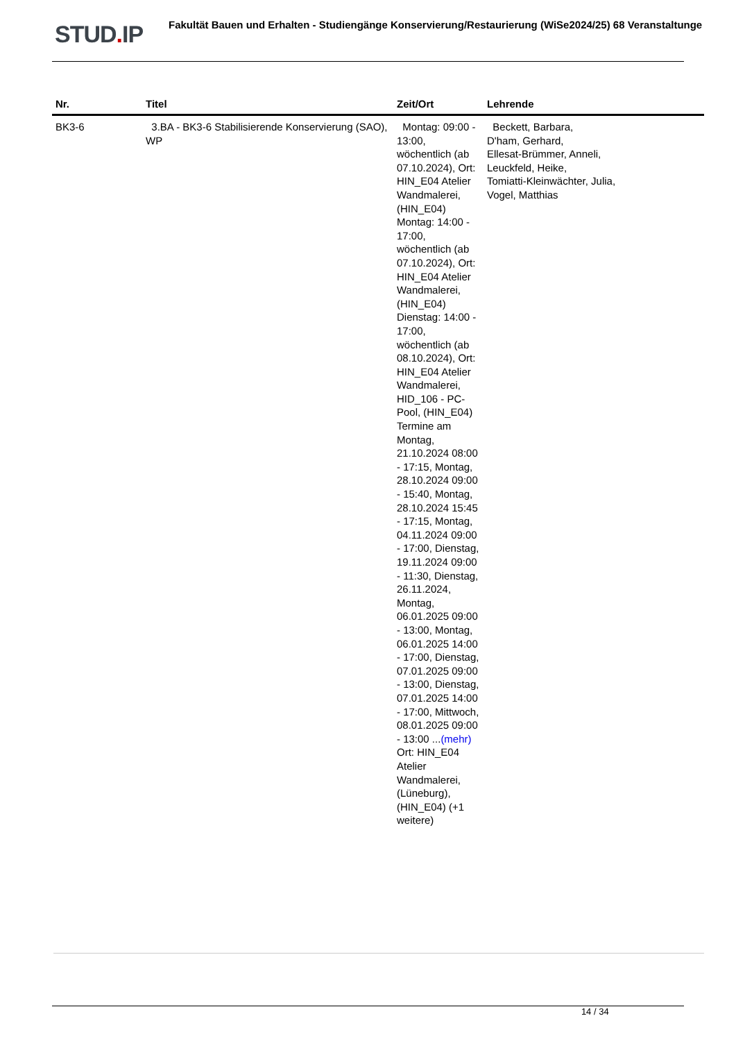STUD. IP Fakultät Bauen und Erhalten - Studiengänge Konservierung/Restaurierung (WiSe2024/25) 68 Veranstaltunge
| Nr. | Titel | Zeit/Ort | Lehrende |
| --- | --- | --- | --- |
| BK3-6 | 3.BA - BK3-6 Stabilisierende Konservierung (SAO), WP | Montag: 09:00 - 13:00, wöchentlich (ab 07.10.2024), Ort: HIN_E04 Atelier Wandmalerei, (HIN_E04) Montag: 14:00 - 17:00, wöchentlich (ab 07.10.2024), Ort: HIN_E04 Atelier Wandmalerei, (HIN_E04) Dienstag: 14:00 - 17:00, wöchentlich (ab 08.10.2024), Ort: HIN_E04 Atelier Wandmalerei, HID_106 - PC-Pool, (HIN_E04) Termine am Montag, 21.10.2024 08:00 - 17:15, Montag, 28.10.2024 09:00 - 15:40, Montag, 28.10.2024 15:45 - 17:15, Montag, 04.11.2024 09:00 - 17:00, Dienstag, 19.11.2024 09:00 - 11:30, Dienstag, 26.11.2024, Montag, 06.01.2025 09:00 - 13:00, Montag, 06.01.2025 14:00 - 17:00, Dienstag, 07.01.2025 09:00 - 13:00, Dienstag, 07.01.2025 14:00 - 17:00, Mittwoch, 08.01.2025 09:00 - 13:00 ... (mehr) Ort: HIN_E04 Atelier Wandmalerei, (Lüneburg), (HIN_E04) (+1 weitere) | Beckett, Barbara, D'ham, Gerhard, Ellesat-Brümmer, Anneli, Leuckfeld, Heike, Tomiatti-Kleinwächter, Julia, Vogel, Matthias |
14 / 34